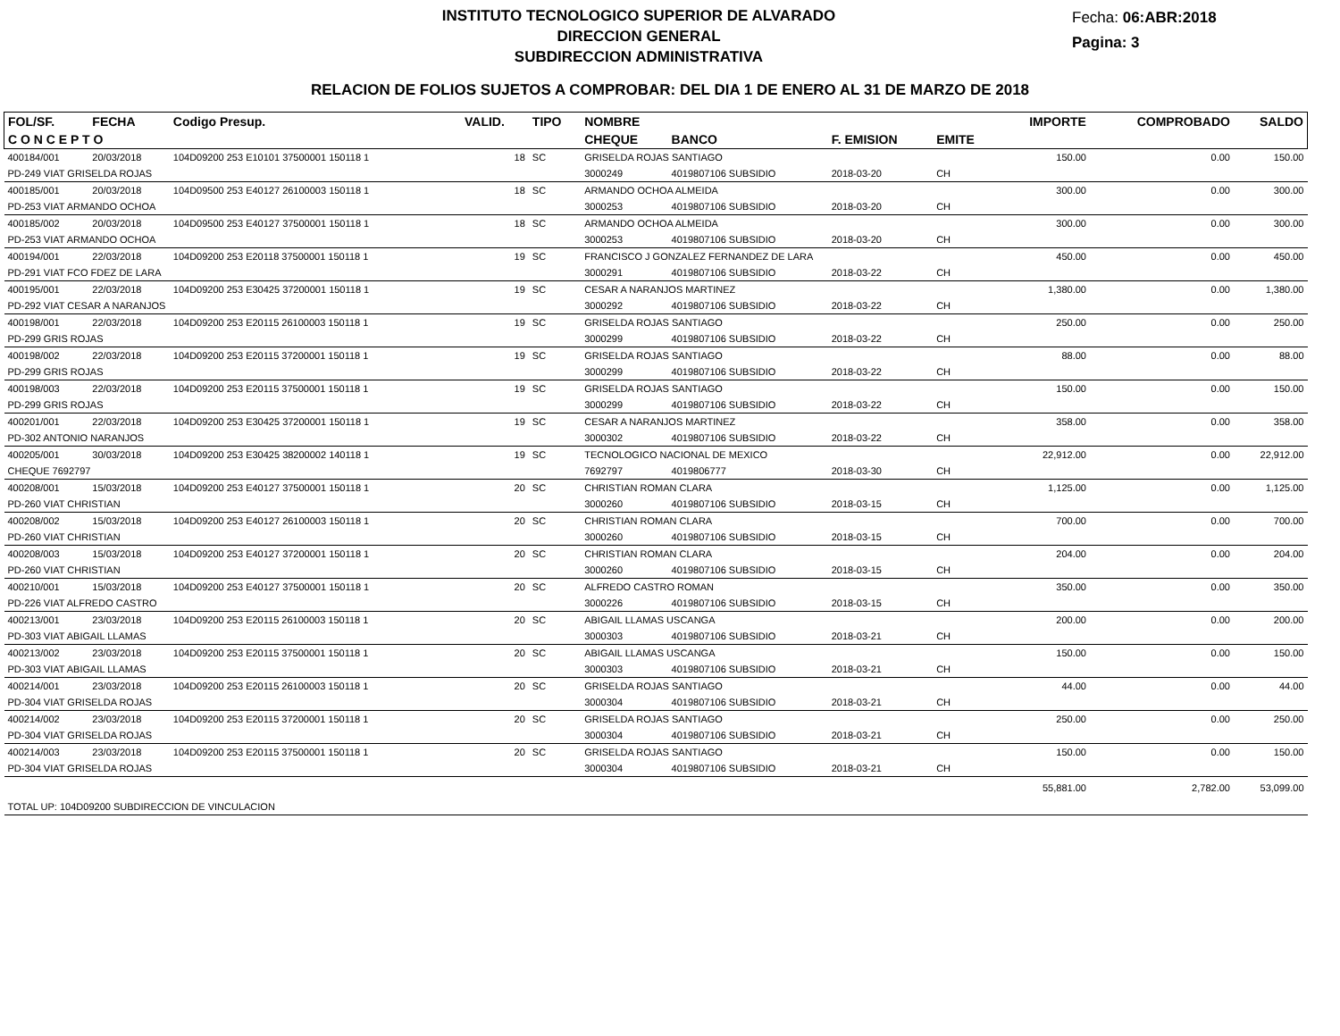INSTITUTO TECNOLOGICO SUPERIOR DE ALVARADO
DIRECCION GENERAL
SUBDIRECCION ADMINISTRATIVA
Fecha: 06:ABR:2018
Pagina: 3
RELACION DE FOLIOS SUJETOS A COMPROBAR: DEL DIA 1 DE ENERO AL 31 DE MARZO DE 2018
| FOL/SF. | FECHA | Codigo Presup. | VALID. | TIPO | NOMBRE | | | | IMPORTE | COMPROBADO | SALDO |
| --- | --- | --- | --- | --- | --- | --- | --- | --- | --- | --- | --- |
| C O N C E P T O | | | | | CHEQUE | BANCO | F. EMISION | EMITE | | | |
| 400184/001 | 20/03/2018 | 104D09200 253 E10101 37500001 150118 1 | 18 | SC | GRISELDA ROJAS SANTIAGO | | | | 150.00 | 0.00 | 150.00 |
| PD-249 VIAT GRISELDA ROJAS | | | | | 3000249 | 4019807106 SUBSIDIO | 2018-03-20 | CH | | | |
| 400185/001 | 20/03/2018 | 104D09500 253 E40127 26100003 150118 1 | 18 | SC | ARMANDO OCHOA ALMEIDA | | | | 300.00 | 0.00 | 300.00 |
| PD-253 VIAT ARMANDO OCHOA | | | | | 3000253 | 4019807106 SUBSIDIO | 2018-03-20 | CH | | | |
| 400185/002 | 20/03/2018 | 104D09500 253 E40127 37500001 150118 1 | 18 | SC | ARMANDO OCHOA ALMEIDA | | | | 300.00 | 0.00 | 300.00 |
| PD-253 VIAT ARMANDO OCHOA | | | | | 3000253 | 4019807106 SUBSIDIO | 2018-03-20 | CH | | | |
| 400194/001 | 22/03/2018 | 104D09200 253 E20118 37500001 150118 1 | 19 | SC | FRANCISCO J GONZALEZ FERNANDEZ DE LARA | | | | 450.00 | 0.00 | 450.00 |
| PD-291 VIAT FCO FDEZ DE LARA | | | | | 3000291 | 4019807106 SUBSIDIO | 2018-03-22 | CH | | | |
| 400195/001 | 22/03/2018 | 104D09200 253 E30425 37200001 150118 1 | 19 | SC | CESAR A NARANJOS MARTINEZ | | | | 1,380.00 | 0.00 | 1,380.00 |
| PD-292 VIAT CESAR A NARANJOS | | | | | 3000292 | 4019807106 SUBSIDIO | 2018-03-22 | CH | | | |
| 400198/001 | 22/03/2018 | 104D09200 253 E20115 26100003 150118 1 | 19 | SC | GRISELDA ROJAS SANTIAGO | | | | 250.00 | 0.00 | 250.00 |
| PD-299 GRIS ROJAS | | | | | 3000299 | 4019807106 SUBSIDIO | 2018-03-22 | CH | | | |
| 400198/002 | 22/03/2018 | 104D09200 253 E20115 37200001 150118 1 | 19 | SC | GRISELDA ROJAS SANTIAGO | | | | 88.00 | 0.00 | 88.00 |
| PD-299 GRIS ROJAS | | | | | 3000299 | 4019807106 SUBSIDIO | 2018-03-22 | CH | | | |
| 400198/003 | 22/03/2018 | 104D09200 253 E20115 37500001 150118 1 | 19 | SC | GRISELDA ROJAS SANTIAGO | | | | 150.00 | 0.00 | 150.00 |
| PD-299 GRIS ROJAS | | | | | 3000299 | 4019807106 SUBSIDIO | 2018-03-22 | CH | | | |
| 400201/001 | 22/03/2018 | 104D09200 253 E30425 37200001 150118 1 | 19 | SC | CESAR A NARANJOS MARTINEZ | | | | 358.00 | 0.00 | 358.00 |
| PD-302 ANTONIO NARANJOS | | | | | 3000302 | 4019807106 SUBSIDIO | 2018-03-22 | CH | | | |
| 400205/001 | 30/03/2018 | 104D09200 253 E30425 38200002 140118 1 | 19 | SC | TECNOLOGICO NACIONAL DE MEXICO | | | | 22,912.00 | 0.00 | 22,912.00 |
| CHEQUE 7692797 | | | | | 7692797 | 4019806777 | 2018-03-30 | CH | | | |
| 400208/001 | 15/03/2018 | 104D09200 253 E40127 37500001 150118 1 | 20 | SC | CHRISTIAN ROMAN CLARA | | | | 1,125.00 | 0.00 | 1,125.00 |
| PD-260 VIAT CHRISTIAN | | | | | 3000260 | 4019807106 SUBSIDIO | 2018-03-15 | CH | | | |
| 400208/002 | 15/03/2018 | 104D09200 253 E40127 26100003 150118 1 | 20 | SC | CHRISTIAN ROMAN CLARA | | | | 700.00 | 0.00 | 700.00 |
| PD-260 VIAT CHRISTIAN | | | | | 3000260 | 4019807106 SUBSIDIO | 2018-03-15 | CH | | | |
| 400208/003 | 15/03/2018 | 104D09200 253 E40127 37200001 150118 1 | 20 | SC | CHRISTIAN ROMAN CLARA | | | | 204.00 | 0.00 | 204.00 |
| PD-260 VIAT CHRISTIAN | | | | | 3000260 | 4019807106 SUBSIDIO | 2018-03-15 | CH | | | |
| 400210/001 | 15/03/2018 | 104D09200 253 E40127 37500001 150118 1 | 20 | SC | ALFREDO CASTRO ROMAN | | | | 350.00 | 0.00 | 350.00 |
| PD-226 VIAT ALFREDO CASTRO | | | | | 3000226 | 4019807106 SUBSIDIO | 2018-03-15 | CH | | | |
| 400213/001 | 23/03/2018 | 104D09200 253 E20115 26100003 150118 1 | 20 | SC | ABIGAIL LLAMAS USCANGA | | | | 200.00 | 0.00 | 200.00 |
| PD-303 VIAT ABIGAIL LLAMAS | | | | | 3000303 | 4019807106 SUBSIDIO | 2018-03-21 | CH | | | |
| 400213/002 | 23/03/2018 | 104D09200 253 E20115 37500001 150118 1 | 20 | SC | ABIGAIL LLAMAS USCANGA | | | | 150.00 | 0.00 | 150.00 |
| PD-303 VIAT ABIGAIL LLAMAS | | | | | 3000303 | 4019807106 SUBSIDIO | 2018-03-21 | CH | | | |
| 400214/001 | 23/03/2018 | 104D09200 253 E20115 26100003 150118 1 | 20 | SC | GRISELDA ROJAS SANTIAGO | | | | 44.00 | 0.00 | 44.00 |
| PD-304 VIAT GRISELDA ROJAS | | | | | 3000304 | 4019807106 SUBSIDIO | 2018-03-21 | CH | | | |
| 400214/002 | 23/03/2018 | 104D09200 253 E20115 37200001 150118 1 | 20 | SC | GRISELDA ROJAS SANTIAGO | | | | 250.00 | 0.00 | 250.00 |
| PD-304 VIAT GRISELDA ROJAS | | | | | 3000304 | 4019807106 SUBSIDIO | 2018-03-21 | CH | | | |
| 400214/003 | 23/03/2018 | 104D09200 253 E20115 37500001 150118 1 | 20 | SC | GRISELDA ROJAS SANTIAGO | | | | 150.00 | 0.00 | 150.00 |
| PD-304 VIAT GRISELDA ROJAS | | | | | 3000304 | 4019807106 SUBSIDIO | 2018-03-21 | CH | | | |
| | | | | | | | | | 55,881.00 | 2,782.00 | 53,099.00 |
| TOTAL UP: 104D09200 SUBDIRECCION DE VINCULACION | | | | | | | | | | | |